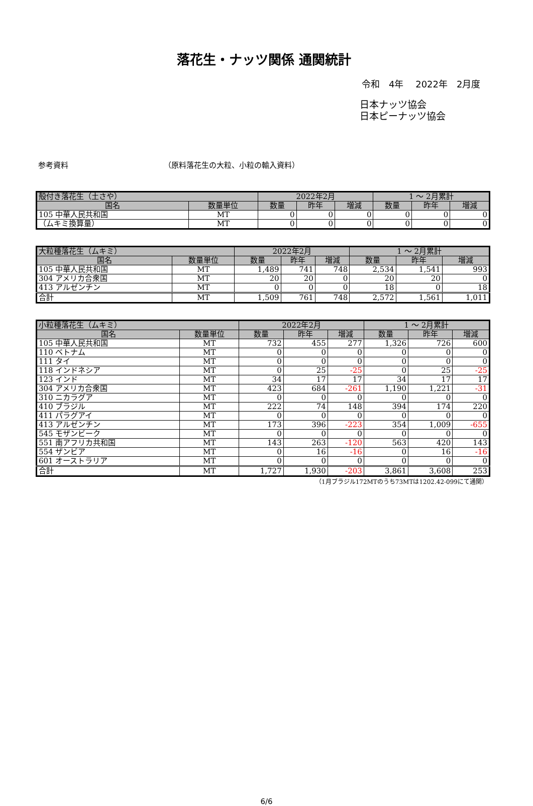落花生・ナッツ関係 通関統計
令和　4年　 2022年　2月度
日本ナッツ協会
日本ピーナッツ協会
参考資料 （原料落花生の大粒、小粒の輸入資料）
| 殻付き落花生（土さや） | | 2022年2月 | | | 1 ～ 2月累計 | | |
| 国名 | 数量単位 | 数量 | 昨年 | 増減 | 数量 | 昨年 | 増減 |
| 105 中華人民共和国 | MT | 0 | 0 | 0 | 0 | 0 | 0 |
| （ムキミ換算量） | MT | 0 | 0 | 0 | 0 | 0 | 0 |
| 大粒種落花生（ムキミ） | | 2022年2月 | | | 1 ～ 2月累計 | | |
| 国名 | 数量単位 | 数量 | 昨年 | 増減 | 数量 | 昨年 | 増減 |
| 105 中華人民共和国 | MT | 1,489 | 741 | 748 | 2,534 | 1,541 | 993 |
| 304 アメリカ合衆国 | MT | 20 | 20 | 0 | 20 | 20 | 0 |
| 413 アルゼンチン | MT | 0 | 0 | 0 | 18 | 0 | 18 |
| 合計 | MT | 1,509 | 761 | 748 | 2,572 | 1,561 | 1,011 |
| 小粒種落花生（ムキミ） | | 2022年2月 | | | 1 ～ 2月累計 | | |
| 国名 | 数量単位 | 数量 | 昨年 | 増減 | 数量 | 昨年 | 増減 |
| 105 中華人民共和国 | MT | 732 | 455 | 277 | 1,326 | 726 | 600 |
| 110 ベトナム | MT | 0 | 0 | 0 | 0 | 0 | 0 |
| 111 タイ | MT | 0 | 0 | 0 | 0 | 0 | 0 |
| 118 インドネシア | MT | 0 | 25 | -25 | 0 | 25 | -25 |
| 123 インド | MT | 34 | 17 | 17 | 34 | 17 | 17 |
| 304 アメリカ合衆国 | MT | 423 | 684 | -261 | 1,190 | 1,221 | -31 |
| 310 ニカラグア | MT | 0 | 0 | 0 | 0 | 0 | 0 |
| 410 ブラジル | MT | 222 | 74 | 148 | 394 | 174 | 220 |
| 411 パラグアイ | MT | 0 | 0 | 0 | 0 | 0 | 0 |
| 413 アルゼンチン | MT | 173 | 396 | -223 | 354 | 1,009 | -655 |
| 545 モザンビーク | MT | 0 | 0 | 0 | 0 | 0 | 0 |
| 551 南アフリカ共和国 | MT | 143 | 263 | -120 | 563 | 420 | 143 |
| 554 ザンビア | MT | 0 | 16 | -16 | 0 | 16 | -16 |
| 601 オーストラリア | MT | 0 | 0 | 0 | 0 | 0 | 0 |
| 合計 | MT | 1,727 | 1,930 | -203 | 3,861 | 3,608 | 253 |
（1月ブラジル172MTのうち73MTは1202.42-099にて通関）
6/6